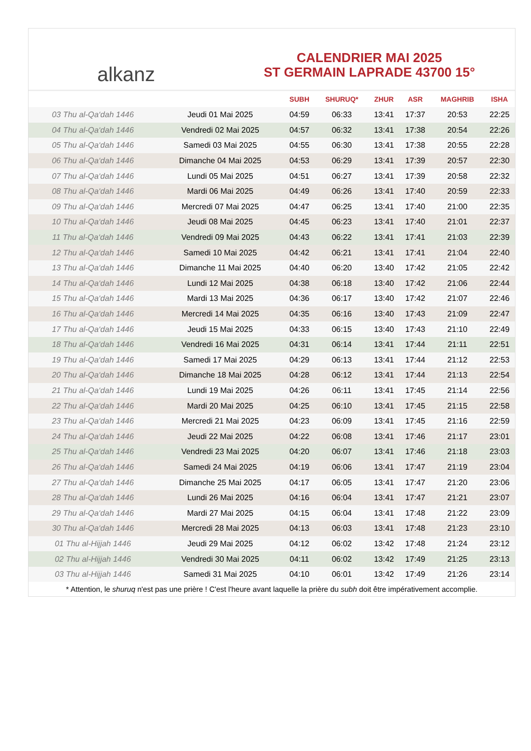alkanz
CALENDRIER MAI 2025
ST GERMAIN LAPRADE 43700 15°
| | | SUBH | SHURUQ* | ZHUR | ASR | MAGHRIB | ISHA |
| --- | --- | --- | --- | --- | --- | --- | --- |
| 03 Thu al-Qa‘dah 1446 | Jeudi 01 Mai 2025 | 04:59 | 06:33 | 13:41 | 17:37 | 20:53 | 22:25 |
| 04 Thu al-Qa‘dah 1446 | Vendredi 02 Mai 2025 | 04:57 | 06:32 | 13:41 | 17:38 | 20:54 | 22:26 |
| 05 Thu al-Qa‘dah 1446 | Samedi 03 Mai 2025 | 04:55 | 06:30 | 13:41 | 17:38 | 20:55 | 22:28 |
| 06 Thu al-Qa‘dah 1446 | Dimanche 04 Mai 2025 | 04:53 | 06:29 | 13:41 | 17:39 | 20:57 | 22:30 |
| 07 Thu al-Qa‘dah 1446 | Lundi 05 Mai 2025 | 04:51 | 06:27 | 13:41 | 17:39 | 20:58 | 22:32 |
| 08 Thu al-Qa‘dah 1446 | Mardi 06 Mai 2025 | 04:49 | 06:26 | 13:41 | 17:40 | 20:59 | 22:33 |
| 09 Thu al-Qa‘dah 1446 | Mercredi 07 Mai 2025 | 04:47 | 06:25 | 13:41 | 17:40 | 21:00 | 22:35 |
| 10 Thu al-Qa‘dah 1446 | Jeudi 08 Mai 2025 | 04:45 | 06:23 | 13:41 | 17:40 | 21:01 | 22:37 |
| 11 Thu al-Qa‘dah 1446 | Vendredi 09 Mai 2025 | 04:43 | 06:22 | 13:41 | 17:41 | 21:03 | 22:39 |
| 12 Thu al-Qa‘dah 1446 | Samedi 10 Mai 2025 | 04:42 | 06:21 | 13:41 | 17:41 | 21:04 | 22:40 |
| 13 Thu al-Qa‘dah 1446 | Dimanche 11 Mai 2025 | 04:40 | 06:20 | 13:40 | 17:42 | 21:05 | 22:42 |
| 14 Thu al-Qa‘dah 1446 | Lundi 12 Mai 2025 | 04:38 | 06:18 | 13:40 | 17:42 | 21:06 | 22:44 |
| 15 Thu al-Qa‘dah 1446 | Mardi 13 Mai 2025 | 04:36 | 06:17 | 13:40 | 17:42 | 21:07 | 22:46 |
| 16 Thu al-Qa‘dah 1446 | Mercredi 14 Mai 2025 | 04:35 | 06:16 | 13:40 | 17:43 | 21:09 | 22:47 |
| 17 Thu al-Qa‘dah 1446 | Jeudi 15 Mai 2025 | 04:33 | 06:15 | 13:40 | 17:43 | 21:10 | 22:49 |
| 18 Thu al-Qa‘dah 1446 | Vendredi 16 Mai 2025 | 04:31 | 06:14 | 13:41 | 17:44 | 21:11 | 22:51 |
| 19 Thu al-Qa‘dah 1446 | Samedi 17 Mai 2025 | 04:29 | 06:13 | 13:41 | 17:44 | 21:12 | 22:53 |
| 20 Thu al-Qa‘dah 1446 | Dimanche 18 Mai 2025 | 04:28 | 06:12 | 13:41 | 17:44 | 21:13 | 22:54 |
| 21 Thu al-Qa‘dah 1446 | Lundi 19 Mai 2025 | 04:26 | 06:11 | 13:41 | 17:45 | 21:14 | 22:56 |
| 22 Thu al-Qa‘dah 1446 | Mardi 20 Mai 2025 | 04:25 | 06:10 | 13:41 | 17:45 | 21:15 | 22:58 |
| 23 Thu al-Qa‘dah 1446 | Mercredi 21 Mai 2025 | 04:23 | 06:09 | 13:41 | 17:45 | 21:16 | 22:59 |
| 24 Thu al-Qa‘dah 1446 | Jeudi 22 Mai 2025 | 04:22 | 06:08 | 13:41 | 17:46 | 21:17 | 23:01 |
| 25 Thu al-Qa‘dah 1446 | Vendredi 23 Mai 2025 | 04:20 | 06:07 | 13:41 | 17:46 | 21:18 | 23:03 |
| 26 Thu al-Qa‘dah 1446 | Samedi 24 Mai 2025 | 04:19 | 06:06 | 13:41 | 17:47 | 21:19 | 23:04 |
| 27 Thu al-Qa‘dah 1446 | Dimanche 25 Mai 2025 | 04:17 | 06:05 | 13:41 | 17:47 | 21:20 | 23:06 |
| 28 Thu al-Qa‘dah 1446 | Lundi 26 Mai 2025 | 04:16 | 06:04 | 13:41 | 17:47 | 21:21 | 23:07 |
| 29 Thu al-Qa‘dah 1446 | Mardi 27 Mai 2025 | 04:15 | 06:04 | 13:41 | 17:48 | 21:22 | 23:09 |
| 30 Thu al-Qa‘dah 1446 | Mercredi 28 Mai 2025 | 04:13 | 06:03 | 13:41 | 17:48 | 21:23 | 23:10 |
| 01 Thu al-Hijjah 1446 | Jeudi 29 Mai 2025 | 04:12 | 06:02 | 13:42 | 17:48 | 21:24 | 23:12 |
| 02 Thu al-Hijjah 1446 | Vendredi 30 Mai 2025 | 04:11 | 06:02 | 13:42 | 17:49 | 21:25 | 23:13 |
| 03 Thu al-Hijjah 1446 | Samedi 31 Mai 2025 | 04:10 | 06:01 | 13:42 | 17:49 | 21:26 | 23:14 |
* Attention, le shuruq n'est pas une prière ! C'est l'heure avant laquelle la prière du subh doit être impérativement accomplie.